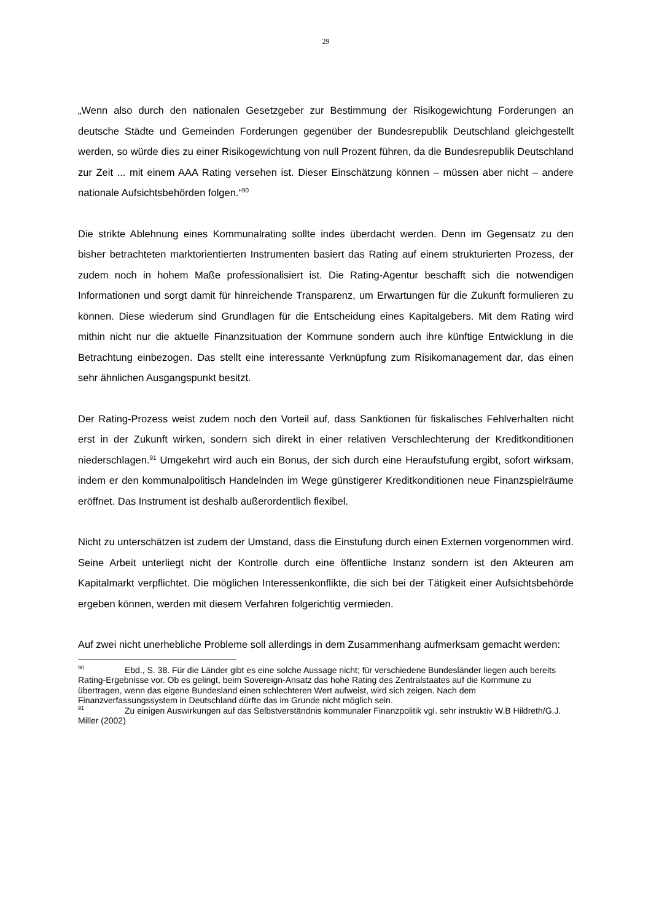29
„Wenn also durch den nationalen Gesetzgeber zur Bestimmung der Risikogewichtung Forderungen an deutsche Städte und Gemeinden Forderungen gegenüber der Bundesrepublik Deutschland gleichgestellt werden, so würde dies zu einer Risikogewichtung von null Prozent führen, da die Bundesrepublik Deutschland zur Zeit ... mit einem AAA Rating versehen ist. Dieser Einschätzung können – müssen aber nicht – andere nationale Aufsichtsbehörden folgen.“<sup>90</sup>
Die strikte Ablehnung eines Kommunalrating sollte indes überdacht werden. Denn im Gegensatz zu den bisher betrachteten marktorientierten Instrumenten basiert das Rating auf einem strukturierten Prozess, der zudem noch in hohem Maße professionalisiert ist. Die Rating-Agentur beschafft sich die notwendigen Informationen und sorgt damit für hinreichende Transparenz, um Erwartungen für die Zukunft formulieren zu können. Diese wiederum sind Grundlagen für die Entscheidung eines Kapitalgebers. Mit dem Rating wird mithin nicht nur die aktuelle Finanzsituation der Kommune sondern auch ihre künftige Entwicklung in die Betrachtung einbezogen. Das stellt eine interessante Verknüpfung zum Risikomanagement dar, das einen sehr ähnlichen Ausgangspunkt besitzt.
Der Rating-Prozess weist zudem noch den Vorteil auf, dass Sanktionen für fiskalisches Fehlverhalten nicht erst in der Zukunft wirken, sondern sich direkt in einer relativen Verschlechterung der Kreditkonditionen niederschlagen.<sup>91</sup> Umgekehrt wird auch ein Bonus, der sich durch eine Heraufstufung ergibt, sofort wirksam, indem er den kommunalpolitisch Handelnden im Wege günstigerer Kreditkonditionen neue Finanzspielräume eröffnet. Das Instrument ist deshalb außerordentlich flexibel.
Nicht zu unterschätzen ist zudem der Umstand, dass die Einstufung durch einen Externen vorgenommen wird. Seine Arbeit unterliegt nicht der Kontrolle durch eine öffentliche Instanz sondern ist den Akteuren am Kapitalmarkt verpflichtet. Die möglichen Interessenkonflikte, die sich bei der Tätigkeit einer Aufsichtsbehörde ergeben können, werden mit diesem Verfahren folgerichtig vermieden.
Auf zwei nicht unerhebliche Probleme soll allerdings in dem Zusammenhang aufmerksam gemacht werden:
<sup>90</sup> Ebd., S. 38. Für die Länder gibt es eine solche Aussage nicht; für verschiedene Bundesländer liegen auch bereits Rating-Ergebnisse vor. Ob es gelingt, beim Sovereign-Ansatz das hohe Rating des Zentralstaates auf die Kommune zu übertragen, wenn das eigene Bundesland einen schlechteren Wert aufweist, wird sich zeigen. Nach dem Finanzverfassungssystem in Deutschland dürfte das im Grunde nicht möglich sein.
<sup>91</sup> Zu einigen Auswirkungen auf das Selbstverständnis kommunaler Finanzpolitik vgl. sehr instruktiv W.B Hildreth/G.J. Miller (2002)